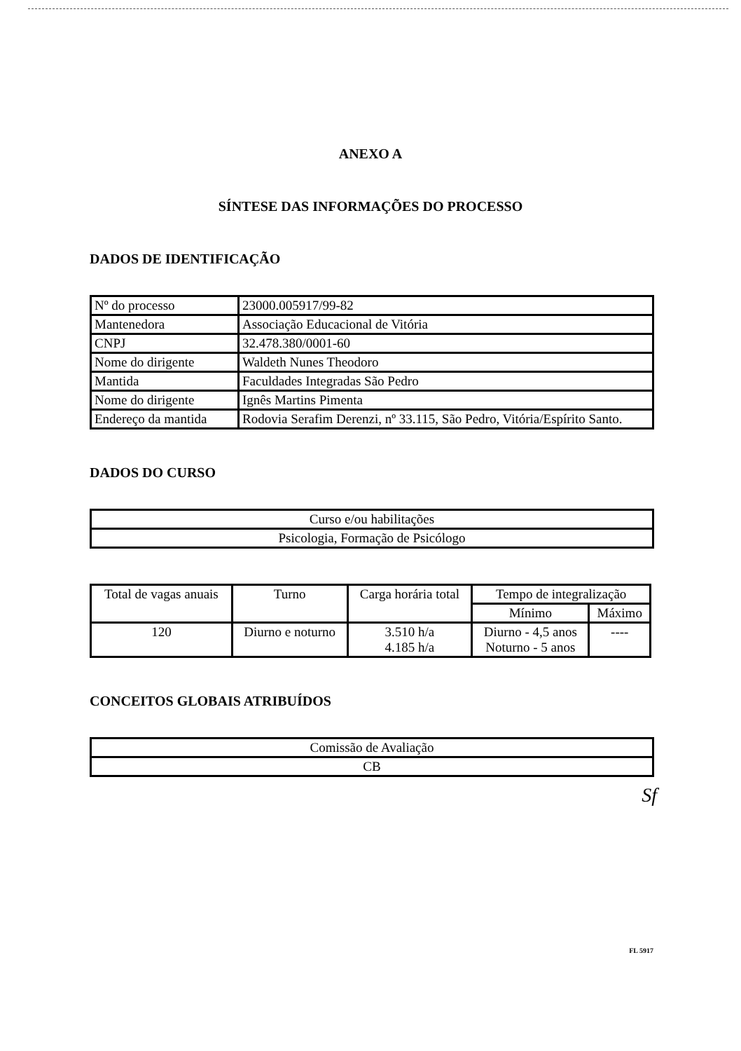ANEXO A
SÍNTESE DAS INFORMAÇÕES DO PROCESSO
DADOS DE IDENTIFICAÇÃO
| Nº do processo | 23000.005917/99-82 |
| Mantenedora | Associação Educacional de Vitória |
| CNPJ | 32.478.380/0001-60 |
| Nome do dirigente | Waldeth Nunes Theodoro |
| Mantida | Faculdades Integradas São Pedro |
| Nome do dirigente | Ignês Martins Pimenta |
| Endereço da mantida | Rodovia Serafim Derenzi, nº 33.115, São Pedro, Vitória/Espírito Santo. |
DADOS DO CURSO
| Curso e/ou habilitações |
| Psicologia, Formação de Psicólogo |
| Total de vagas anuais | Turno | Carga horária total | Tempo de integralização | |
| --- | --- | --- | --- | --- |
| | | | Mínimo | Máximo |
| 120 | Diurno e noturno | 3.510 h/a 4.185 h/a | Diurno - 4,5 anos Noturno - 5 anos | ---- |
CONCEITOS GLOBAIS ATRIBUÍDOS
| Comissão de Avaliação |
| CB |
Sf
FL 5917